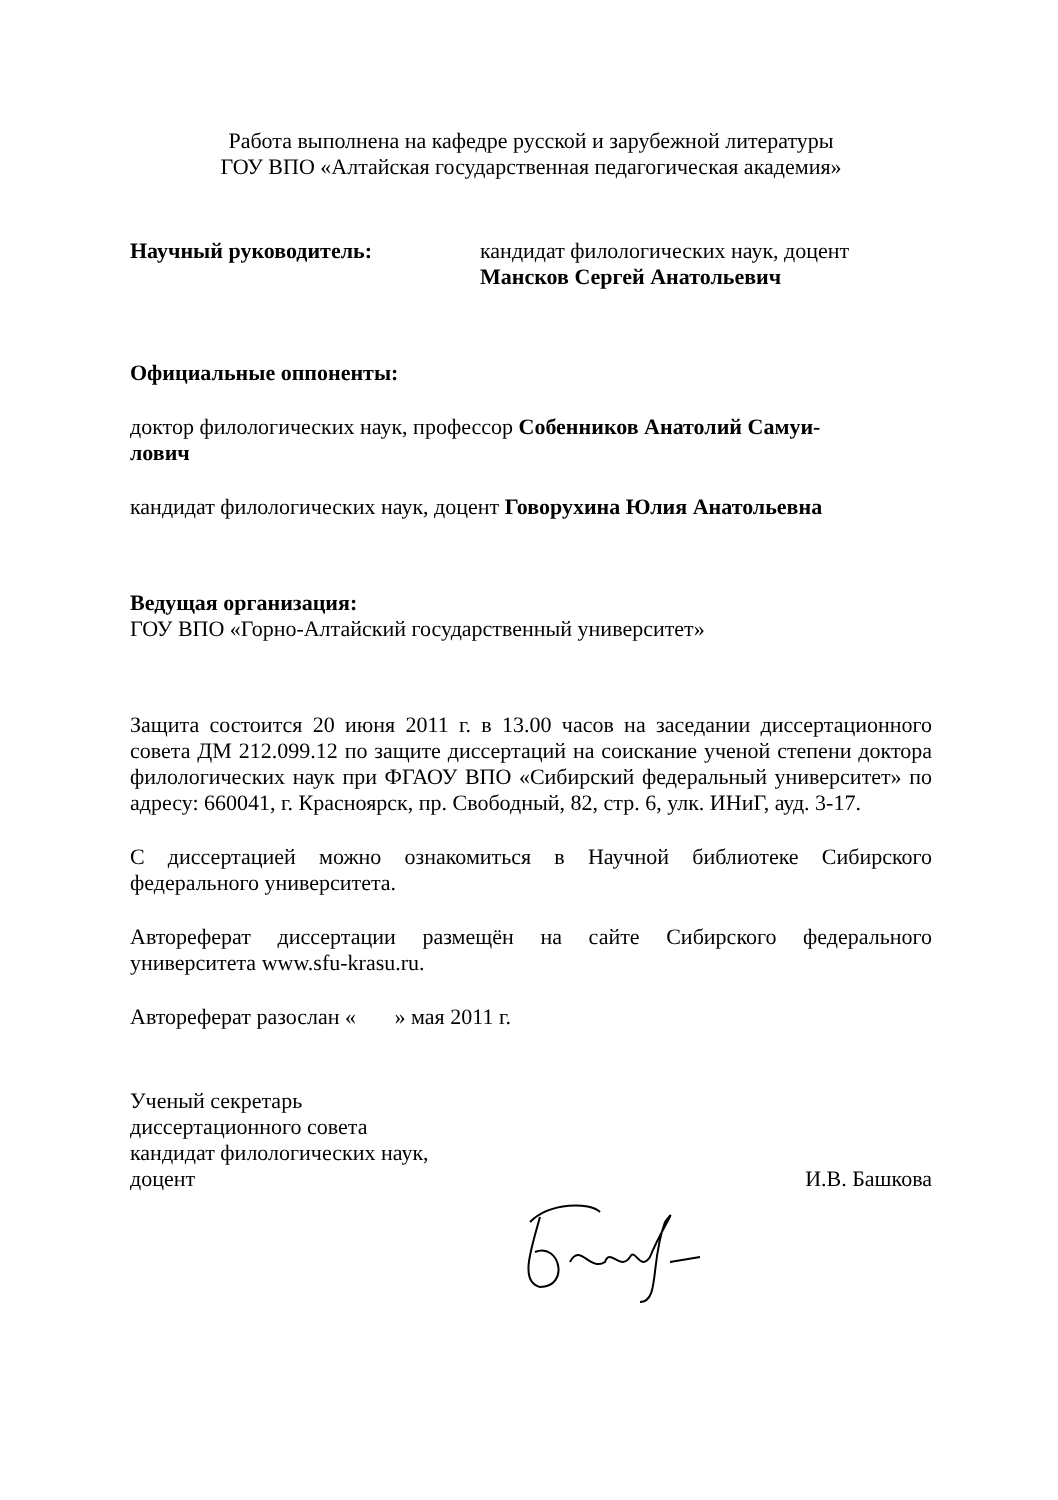Работа выполнена на кафедре русской и зарубежной литературы
ГОУ ВПО «Алтайская государственная педагогическая академия»
Научный руководитель: кандидат филологических наук, доцент
Мансков Сергей Анатольевич
Официальные оппоненты:
доктор филологических наук, профессор Собенников Анатолий Самуи-
лович
кандидат филологических наук, доцент Говорухина Юлия Анатольевна
Ведущая организация:
ГОУ ВПО «Горно-Алтайский государственный университет»
Защита состоится 20 июня 2011 г. в 13.00 часов на заседании диссертационного совета ДМ 212.099.12 по защите диссертаций на соискание ученой степени доктора филологических наук при ФГАОУ ВПО «Сибирский федеральный университет» по адресу: 660041, г. Красноярск, пр. Свободный, 82, стр. 6, улк. ИНиГ, ауд. 3-17.
С диссертацией можно ознакомиться в Научной библиотеке Сибирского федерального университета.
Автореферат диссертации размещён на сайте Сибирского федерального университета www.sfu-krasu.ru.
Автореферат разослан « » мая 2011 г.
Ученый секретарь
диссертационного совета
кандидат филологических наук,
доцент И.В. Башкова